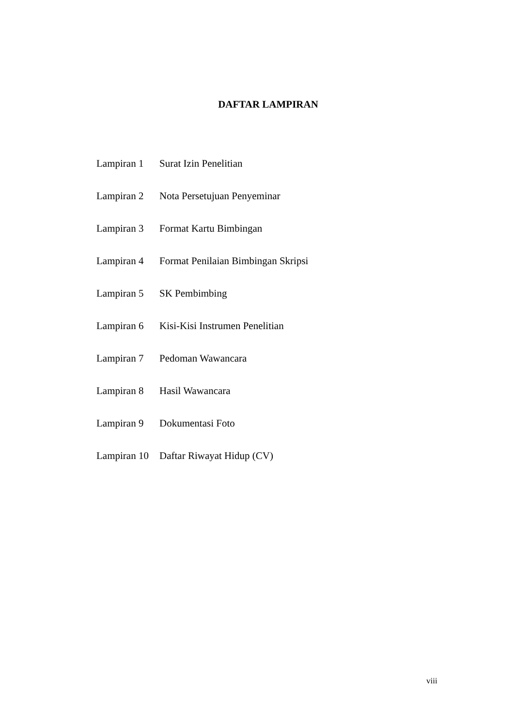DAFTAR LAMPIRAN
| Lampiran 1 | Surat Izin Penelitian |
| Lampiran 2 | Nota Persetujuan Penyeminar |
| Lampiran 3 | Format Kartu Bimbingan |
| Lampiran 4 | Format Penilaian Bimbingan Skripsi |
| Lampiran 5 | SK Pembimbing |
| Lampiran 6 | Kisi-Kisi Instrumen Penelitian |
| Lampiran 7 | Pedoman Wawancara |
| Lampiran 8 | Hasil Wawancara |
| Lampiran 9 | Dokumentasi Foto |
| Lampiran 10 | Daftar Riwayat Hidup (CV) |
viii